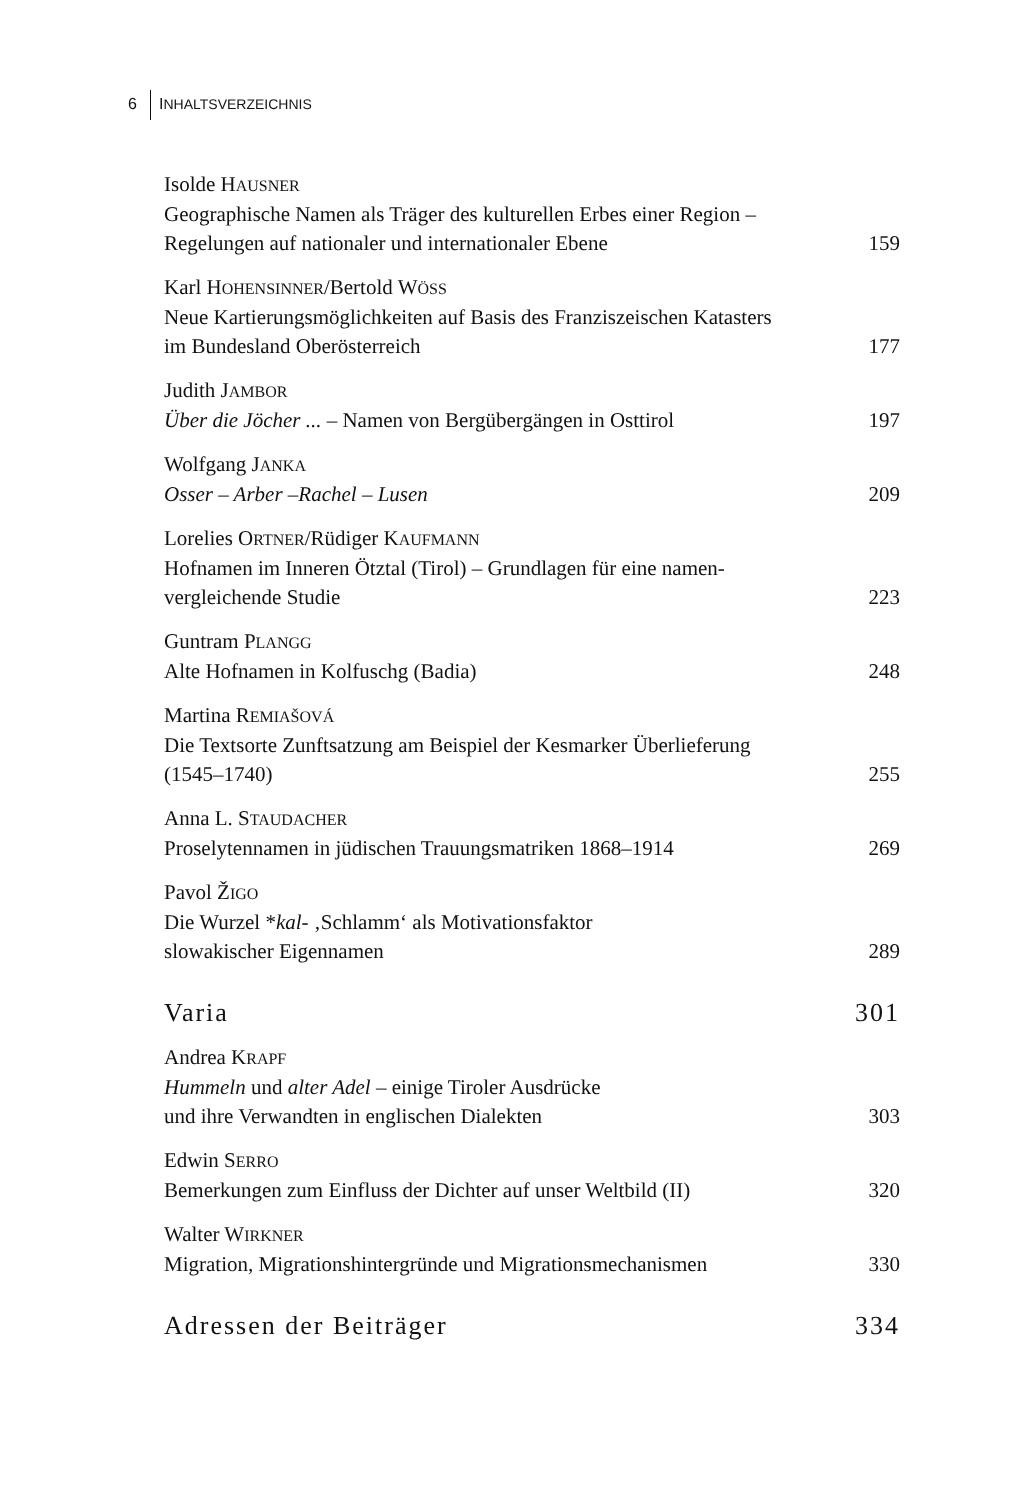6 INHALTSVERZEICHNIS
Isolde HAUSNER
Geographische Namen als Träger des kulturellen Erbes einer Region –
Regelungen auf nationaler und internationaler Ebene 159
Karl HOHENSINNER/Bertold WÖSS
Neue Kartierungsmöglichkeiten auf Basis des Franziszeischen Katasters
im Bundesland Oberösterreich 177
Judith JAMBOR
Über die Jöcher ... – Namen von Bergübergängen in Osttirol 197
Wolfgang JANKA
Osser – Arber –Rachel – Lusen 209
Lorelies ORTNER/Rüdiger KAUFMANN
Hofnamen im Inneren Ötztal (Tirol) – Grundlagen für eine namen-
vergleichende Studie 223
Guntram PLANGG
Alte Hofnamen in Kolfuschg (Badia) 248
Martina REMIAŠOVÁ
Die Textsorte Zunftsatzung am Beispiel der Kesmarker Überlieferung
(1545–1740) 255
Anna L. STAUDACHER
Proselytennamen in jüdischen Trauungsmatriken 1868–1914 269
Pavol ŽIGO
Die Wurzel *kal- ‚Schlamm‘ als Motivationsfaktor
slowakischer Eigennamen 289
Varia 301
Andrea KRAPF
Hummeln und alter Adel – einige Tiroler Ausdrücke
und ihre Verwandten in englischen Dialekten 303
Edwin SERRO
Bemerkungen zum Einfluss der Dichter auf unser Weltbild (II) 320
Walter WIRKNER
Migration, Migrationshintergründe und Migrationsmechanismen 330
Adressen der Beiträger 334